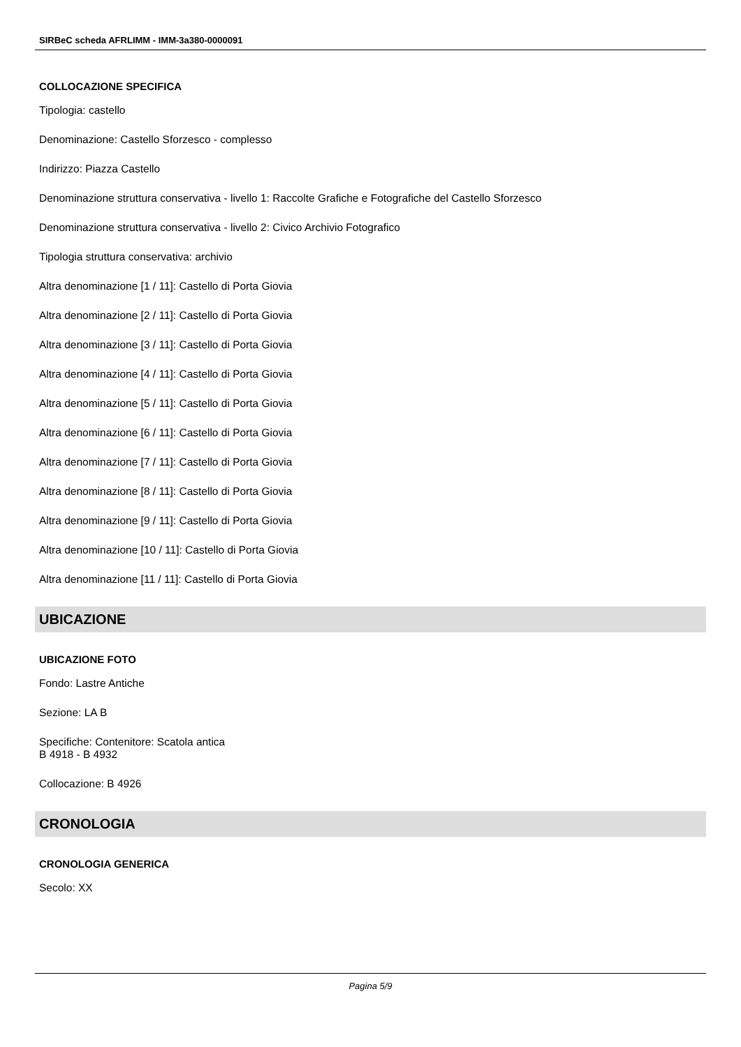SIRBeC scheda AFRLIMM - IMM-3a380-0000091
COLLOCAZIONE SPECIFICA
Tipologia: castello
Denominazione: Castello Sforzesco - complesso
Indirizzo: Piazza Castello
Denominazione struttura conservativa - livello 1: Raccolte Grafiche e Fotografiche del Castello Sforzesco
Denominazione struttura conservativa - livello 2: Civico Archivio Fotografico
Tipologia struttura conservativa: archivio
Altra denominazione [1 / 11]: Castello di Porta Giovia
Altra denominazione [2 / 11]: Castello di Porta Giovia
Altra denominazione [3 / 11]: Castello di Porta Giovia
Altra denominazione [4 / 11]: Castello di Porta Giovia
Altra denominazione [5 / 11]: Castello di Porta Giovia
Altra denominazione [6 / 11]: Castello di Porta Giovia
Altra denominazione [7 / 11]: Castello di Porta Giovia
Altra denominazione [8 / 11]: Castello di Porta Giovia
Altra denominazione [9 / 11]: Castello di Porta Giovia
Altra denominazione [10 / 11]: Castello di Porta Giovia
Altra denominazione [11 / 11]: Castello di Porta Giovia
UBICAZIONE
UBICAZIONE FOTO
Fondo: Lastre Antiche
Sezione: LA B
Specifiche: Contenitore: Scatola antica
B 4918 - B 4932
Collocazione: B 4926
CRONOLOGIA
CRONOLOGIA GENERICA
Secolo: XX
Pagina 5/9